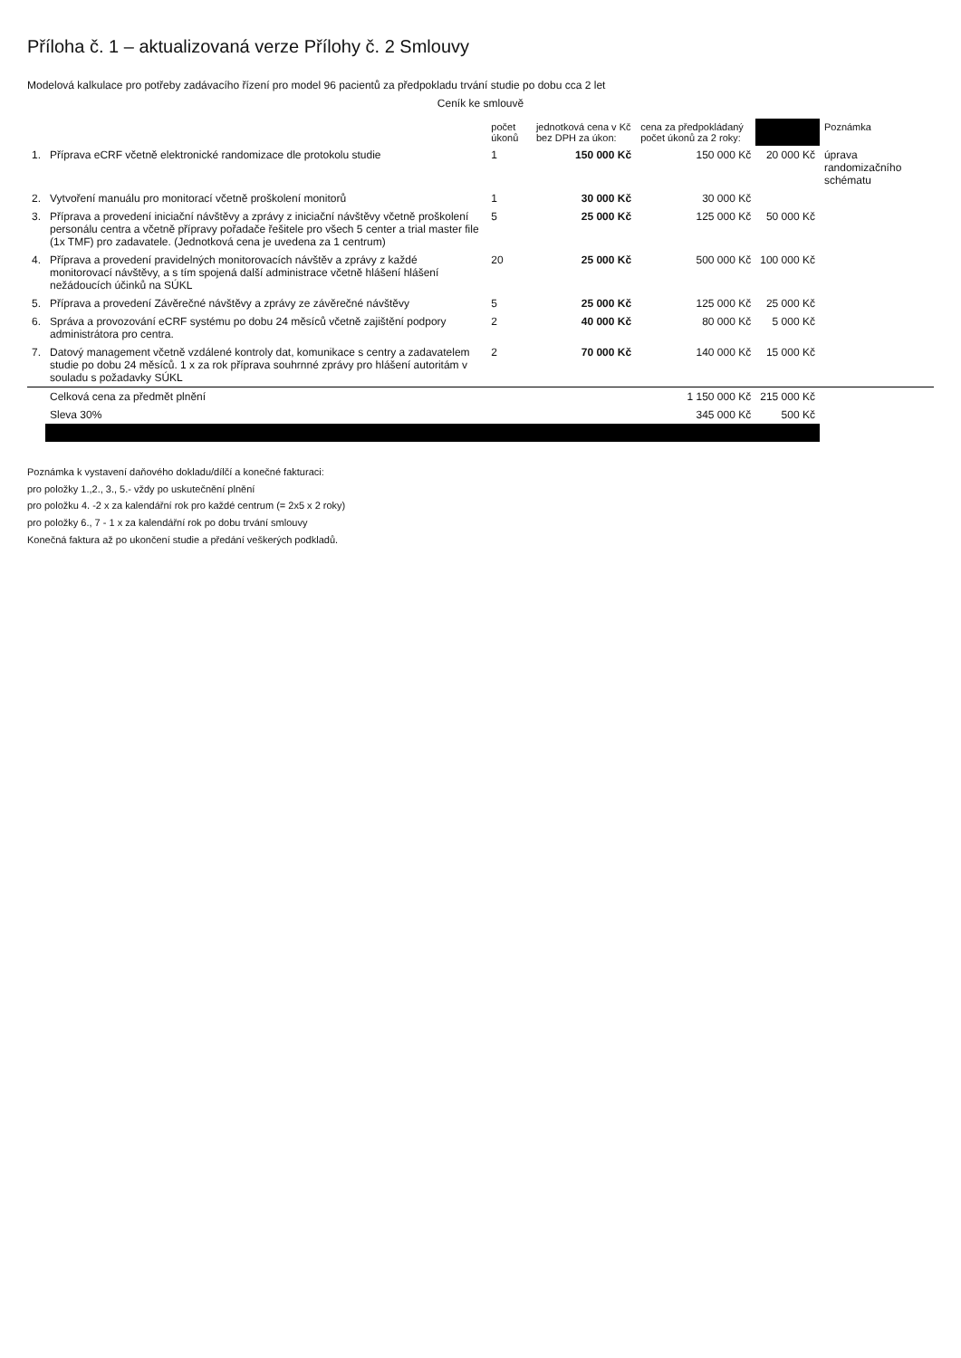Příloha č. 1 – aktualizovaná verze Přílohy č. 2 Smlouvy
Modelová kalkulace pro potřeby zadávacího řízení pro model 96 pacientů za předpokladu trvání studie po dobu cca 2 let
Ceník ke smlouvě
| | | počet úkonů | jednotková cena v Kč bez DPH za úkon: | cena za předpokládaný počet úkonů za 2 roky: | | Poznámka |
| --- | --- | --- | --- | --- | --- | --- |
| 1. | Příprava eCRF včetně elektronické randomizace dle protokolu studie | 1 | 150 000 Kč | 150 000 Kč | 20 000 Kč | úprava randomizačního schématu |
| 2. | Vytvoření manuálu pro monitorací včetně proškolení monitorů | 1 | 30 000 Kč | 30 000 Kč | | |
| 3. | Příprava a provedení iniciační návštěvy a zprávy z iniciační návštěvy včetně proškolení personálu centra a včetně přípravy pořadače řešitele pro všech 5 center a trial master file (1x TMF) pro zadavatele. (Jednotková cena je uvedena za 1 centrum) | 5 | 25 000 Kč | 125 000 Kč | 50 000 Kč | |
| 4. | Příprava a provedení pravidelných monitorovacích návštěv a zprávy z každé monitorovací návštěvy, a s tím spojená další administrace včetně hlášení hlášení nežádoucích účinků na SÚKL | 20 | 25 000 Kč | 500 000 Kč | 100 000 Kč | |
| 5. | Příprava a provedení Závěrečné návštěvy a zprávy ze závěrečné návštěvy | 5 | 25 000 Kč | 125 000 Kč | 25 000 Kč | |
| 6. | Správa a provozování eCRF systému po dobu 24 měsíců včetně zajištění podpory administrátora pro centra. | 2 | 40 000 Kč | 80 000 Kč | 5 000 Kč | |
| 7. | Datový management včetně vzdálené kontroly dat, komunikace s centry a zadavatelem studie po dobu 24 měsíců. 1 x za rok příprava souhrnné zprávy pro hlášení autoritám v souladu s požadavky SÚKL | 2 | 70 000 Kč | 140 000 Kč | 15 000 Kč | |
| | Celková cena za předmět plnění | | | 1 150 000 Kč | 215 000 Kč | |
| | Sleva 30% | | | 345 000 Kč | 500 Kč | |
Poznámka k vystavení daňového dokladu/dílčí a konečné fakturaci:
pro položky 1.,2., 3., 5.- vždy po uskutečnění plnění
pro položku 4. -2 x za kalendářní rok pro každé centrum (= 2x5 x 2 roky)
pro položky 6., 7 - 1 x za kalendářní rok po dobu trvání smlouvy
Konečná faktura až po ukončení studie a předání veškerých podkladů.